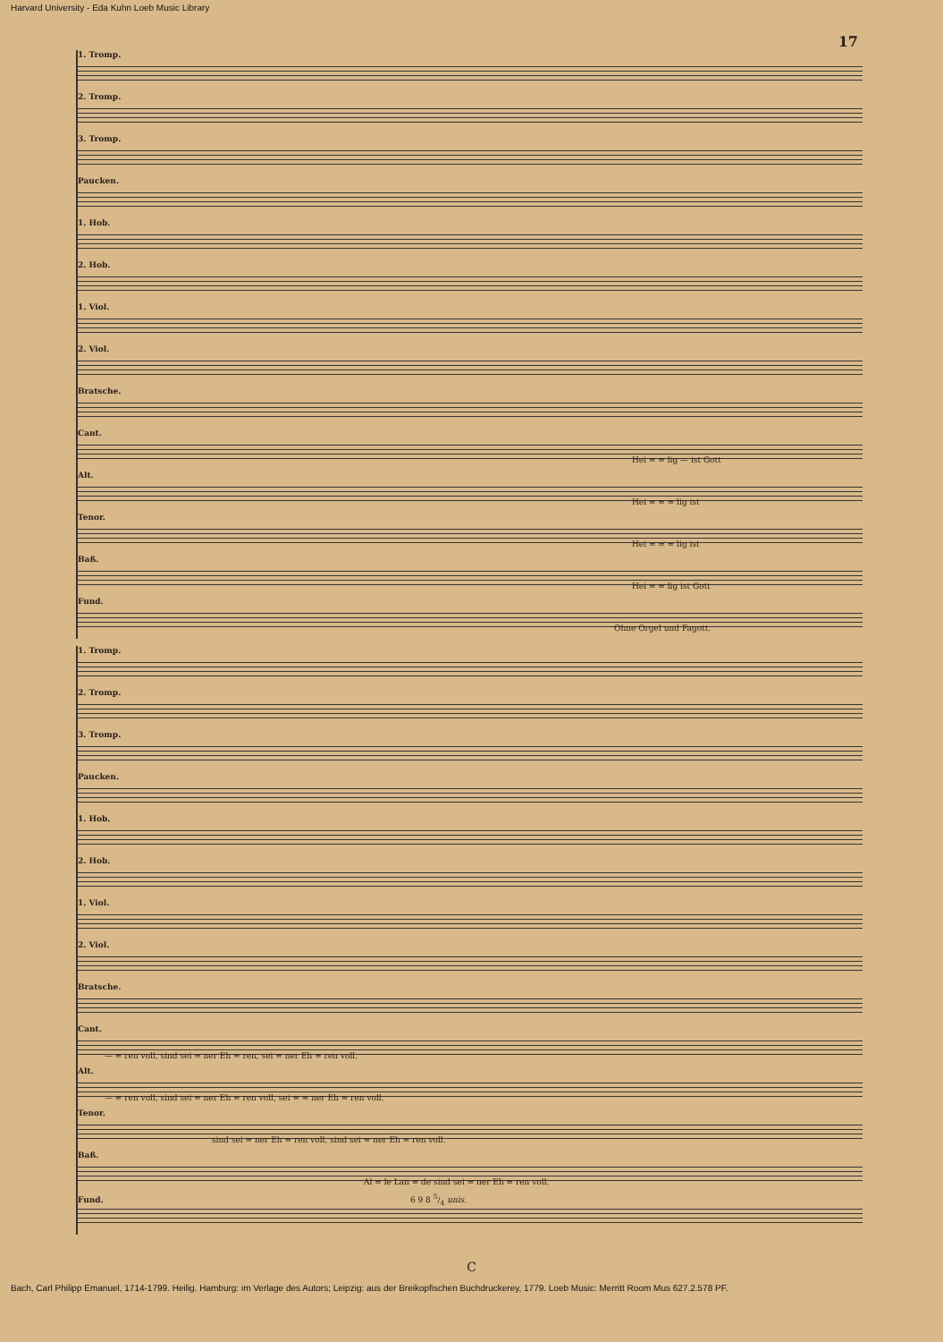Harvard University - Eda Kuhn Loeb Music Library
17
1. Tromp.
2. Tromp.
3. Tromp.
Paucken.
1. Hob.
2. Hob.
1. Viol.
2. Viol.
Bratsche.
Cant.
Hei = = lig — ist Gott
Alt.
Hei = = = lig ist
Tenor.
Hei = = = lig ist
Baß.
Hei = = lig ist Gott
Fund.
Ohne Orgel und Fagott.
1. Tromp.
2. Tromp.
3. Tromp.
Paucken.
1. Hob.
2. Hob.
1. Viol.
2. Viol.
Bratsche.
Cant.
— = ren voll, sind sei = ner Eh = ren, sei = ner Eh = ren voll.
Alt.
— = ren voll, sind sei = ner Eh = ren voll, sei = = ner Eh = ren voll.
Tenor.
sind sei = ner Eh = ren voll, sind sei = ner Eh = ren voll.
Baß.
Al = le Lan = de sind sei = ner Eh = ren voll.
Fund. 6 9 8 5/4 unis.
C
Bach, Carl Philipp Emanuel, 1714-1799. Heilig. Hamburg: im Verlage des Autors; Leipzig: aus der Breikopfischen Buchdruckerey, 1779. Loeb Music: Merritt Room Mus 627.2.578 PF.